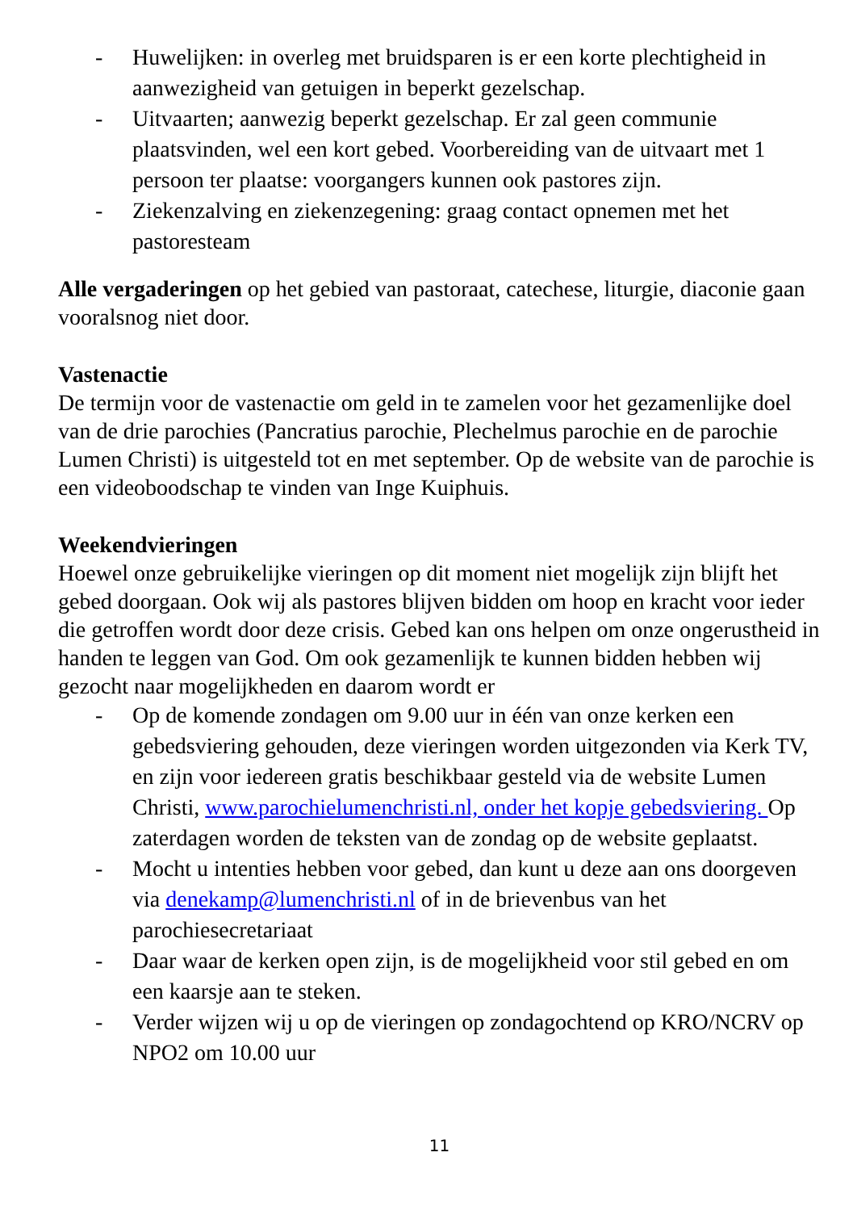- Huwelijken: in overleg met bruidsparen is er een korte plechtigheid in aanwezigheid van getuigen in beperkt gezelschap.
- Uitvaarten; aanwezig beperkt gezelschap. Er zal geen communie plaatsvinden, wel een kort gebed. Voorbereiding van de uitvaart met 1 persoon ter plaatse: voorgangers kunnen ook pastores zijn.
- Ziekenzalving en ziekenzegening: graag contact opnemen met het pastoresteam
Alle vergaderingen op het gebied van pastoraat, catechese, liturgie, diaconie gaan vooralsnog niet door.
Vastenactie
De termijn voor de vastenactie om geld in te zamelen voor het gezamenlijke doel van de drie parochies (Pancratius parochie, Plechelmus parochie en de parochie Lumen Christi) is uitgesteld tot en met september. Op de website van de parochie is een videoboodschap te vinden van Inge Kuiphuis.
Weekendvieringen
Hoewel onze gebruikelijke vieringen op dit moment niet mogelijk zijn blijft het gebed doorgaan. Ook wij als pastores blijven bidden om hoop en kracht voor ieder die getroffen wordt door deze crisis. Gebed kan ons helpen om onze ongerustheid in handen te leggen van God. Om ook gezamenlijk te kunnen bidden hebben wij gezocht naar mogelijkheden en daarom wordt er
- Op de komende zondagen om 9.00 uur in één van onze kerken een gebedsviering gehouden, deze vieringen worden uitgezonden via Kerk TV, en zijn voor iedereen gratis beschikbaar gesteld via de website Lumen Christi, www.parochielumenchristi.nl, onder het kopje gebedsviering. Op zaterdagen worden de teksten van de zondag op de website geplaatst.
- Mocht u intenties hebben voor gebed, dan kunt u deze aan ons doorgeven via denekamp@lumenchristi.nl of in de brievenbus van het parochiesecretariaat
- Daar waar de kerken open zijn, is de mogelijkheid voor stil gebed en om een kaarsje aan te steken.
- Verder wijzen wij u op de vieringen op zondagochtend op KRO/NCRV op NPO2 om 10.00 uur
11